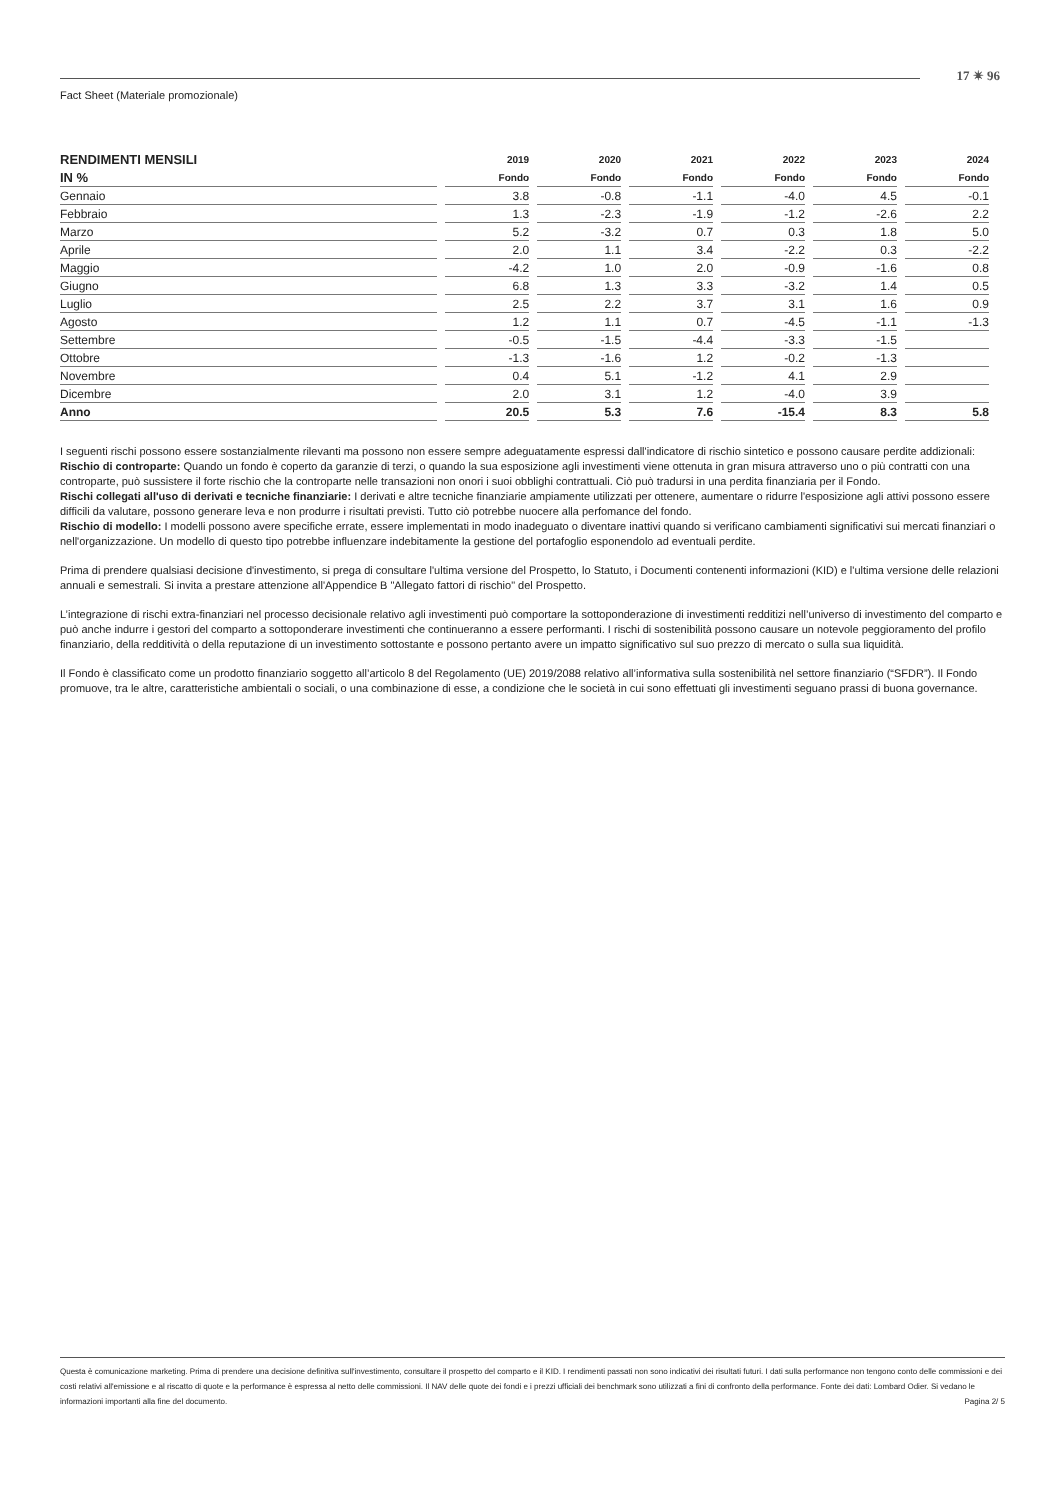17 ✴ 96
Fact Sheet (Materiale promozionale)
| RENDIMENTI MENSILI | 2019 | 2020 | 2021 | 2022 | 2023 | 2024 |
| --- | --- | --- | --- | --- | --- | --- |
| IN % | Fondo | Fondo | Fondo | Fondo | Fondo | Fondo |
| Gennaio | 3.8 | -0.8 | -1.1 | -4.0 | 4.5 | -0.1 |
| Febbraio | 1.3 | -2.3 | -1.9 | -1.2 | -2.6 | 2.2 |
| Marzo | 5.2 | -3.2 | 0.7 | 0.3 | 1.8 | 5.0 |
| Aprile | 2.0 | 1.1 | 3.4 | -2.2 | 0.3 | -2.2 |
| Maggio | -4.2 | 1.0 | 2.0 | -0.9 | -1.6 | 0.8 |
| Giugno | 6.8 | 1.3 | 3.3 | -3.2 | 1.4 | 0.5 |
| Luglio | 2.5 | 2.2 | 3.7 | 3.1 | 1.6 | 0.9 |
| Agosto | 1.2 | 1.1 | 0.7 | -4.5 | -1.1 | -1.3 |
| Settembre | -0.5 | -1.5 | -4.4 | -3.3 | -1.5 | |
| Ottobre | -1.3 | -1.6 | 1.2 | -0.2 | -1.3 | |
| Novembre | 0.4 | 5.1 | -1.2 | 4.1 | 2.9 | |
| Dicembre | 2.0 | 3.1 | 1.2 | -4.0 | 3.9 | |
| Anno | 20.5 | 5.3 | 7.6 | -15.4 | 8.3 | 5.8 |
I seguenti rischi possono essere sostanzialmente rilevanti ma possono non essere sempre adeguatamente espressi dall'indicatore di rischio sintetico e possono causare perdite addizionali:
Rischio di controparte: Quando un fondo è coperto da garanzie di terzi, o quando la sua esposizione agli investimenti viene ottenuta in gran misura attraverso uno o più contratti con una controparte, può sussistere il forte rischio che la controparte nelle transazioni non onori i suoi obblighi contrattuali. Ciò può tradursi in una perdita finanziaria per il Fondo.
Rischi collegati all'uso di derivati e tecniche finanziarie: I derivati e altre tecniche finanziarie ampiamente utilizzati per ottenere, aumentare o ridurre l'esposizione agli attivi possono essere difficili da valutare, possono generare leva e non produrre i risultati previsti. Tutto ciò potrebbe nuocere alla perfomance del fondo.
Rischio di modello: I modelli possono avere specifiche errate, essere implementati in modo inadeguato o diventare inattivi quando si verificano cambiamenti significativi sui mercati finanziari o nell'organizzazione. Un modello di questo tipo potrebbe influenzare indebitamente la gestione del portafoglio esponendolo ad eventuali perdite.
Prima di prendere qualsiasi decisione d'investimento, si prega di consultare l'ultima versione del Prospetto, lo Statuto, i Documenti contenenti informazioni (KID) e l'ultima versione delle relazioni annuali e semestrali. Si invita a prestare attenzione all'Appendice B "Allegato fattori di rischio" del Prospetto.
L’integrazione di rischi extra-finanziari nel processo decisionale relativo agli investimenti può comportare la sottoponderazione di investimenti redditizi nell’universo di investimento del comparto e può anche indurre i gestori del comparto a sottoponderare investimenti che continueranno a essere performanti. I rischi di sostenibilità possono causare un notevole peggioramento del profilo finanziario, della redditività o della reputazione di un investimento sottostante e possono pertanto avere un impatto significativo sul suo prezzo di mercato o sulla sua liquidità.
Il Fondo è classificato come un prodotto finanziario soggetto all’articolo 8 del Regolamento (UE) 2019/2088 relativo all’informativa sulla sostenibilità nel settore finanziario (“SFDR”). Il Fondo promuove, tra le altre, caratteristiche ambientali o sociali, o una combinazione di esse, a condizione che le società in cui sono effettuati gli investimenti seguano prassi di buona governance.
Questa è comunicazione marketing. Prima di prendere una decisione definitiva sull'investimento, consultare il prospetto del comparto e il KID. I rendimenti passati non sono indicativi dei risultati futuri. I dati sulla performance non tengono conto delle commissioni e dei costi relativi all'emissione e al riscatto di quote e la performance è espressa al netto delle commissioni. Il NAV delle quote dei fondi e i prezzi ufficiali dei benchmark sono utilizzati a fini di confronto della performance. Fonte dei dati: Lombard Odier. Si vedano le informazioni importanti alla fine del documento. Pagina 2/ 5